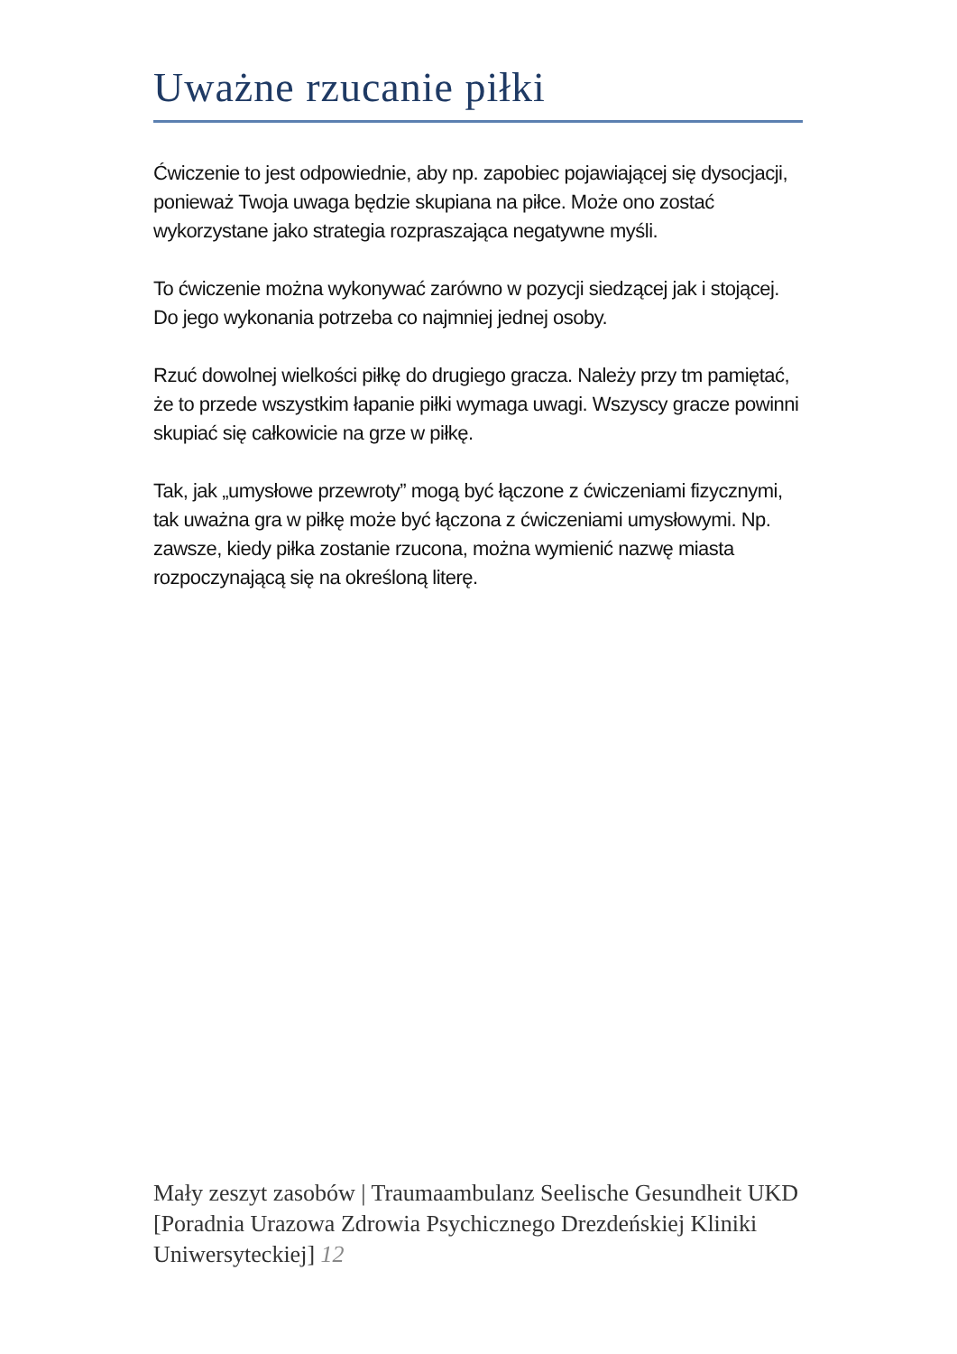Uważne rzucanie piłki
Ćwiczenie to jest odpowiednie, aby np. zapobiec pojawiającej się dysocjacji, ponieważ Twoja uwaga będzie skupiana na piłce. Może ono zostać wykorzystane jako strategia rozpraszająca negatywne myśli.
To ćwiczenie można wykonywać zarówno w pozycji siedzącej jak i stojącej. Do jego wykonania potrzeba co najmniej jednej osoby.
Rzuć dowolnej wielkości piłkę do drugiego gracza. Należy przy tm pamiętać, że to przede wszystkim łapanie piłki wymaga uwagi. Wszyscy gracze powinni skupiać się całkowicie na grze w piłkę.
Tak, jak „umysłowe przewroty” mogą być łączone z ćwiczeniami fizycznymi, tak uważna gra w piłkę może być łączona z ćwiczeniami umysłowymi. Np. zawsze, kiedy piłka zostanie rzucona, można wymienić nazwę miasta rozpoczynającą się na określoną literę.
Mały zeszyt zasobów | Traumaambulanz Seelische Gesundheit UKD [Poradnia Urazowa Zdrowia Psychicznego Drezdeńskiej Kliniki Uniwersyteckiej] 12